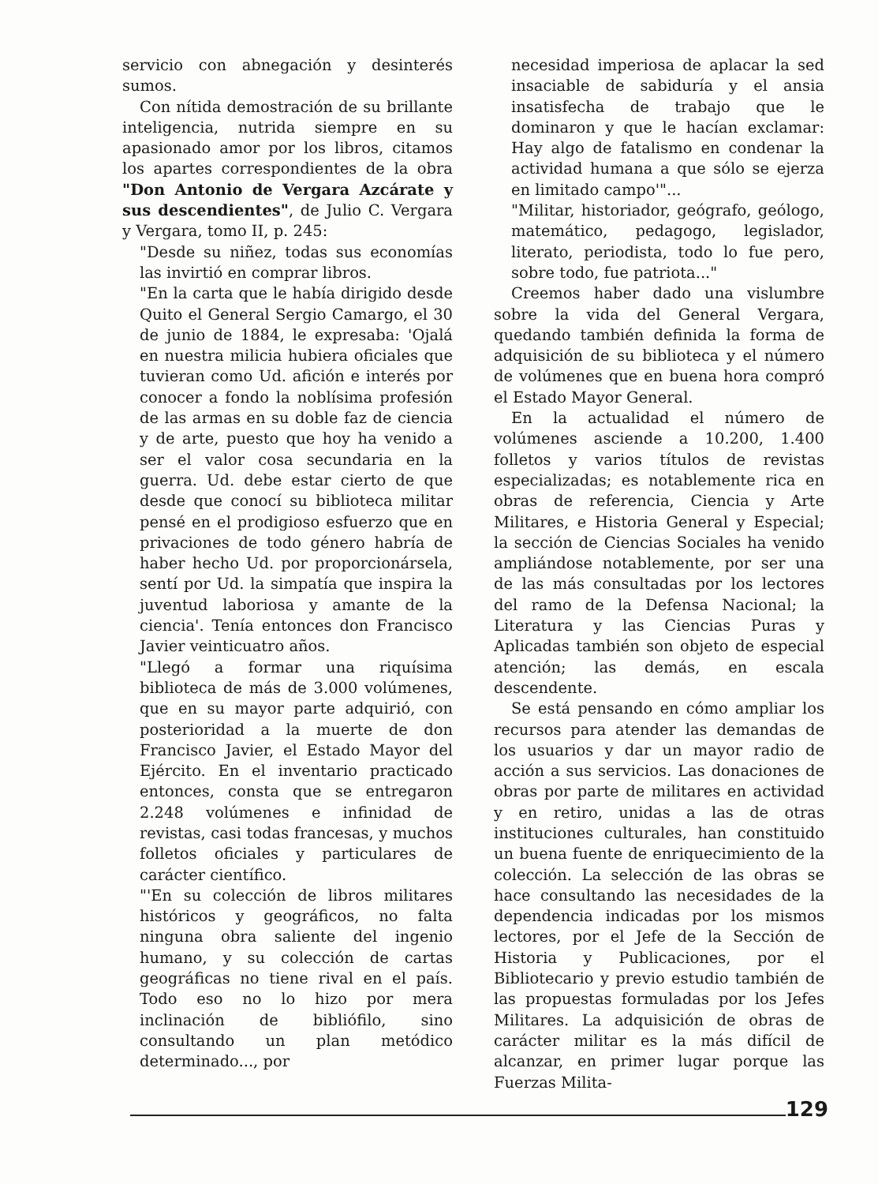servicio con abnegación y desinterés sumos.
Con nítida demostración de su brillante inteligencia, nutrida siempre en su apasionado amor por los libros, citamos los apartes correspondientes de la obra "Don Antonio de Vergara Azcárate y sus descendientes", de Julio C. Vergara y Vergara, tomo II, p. 245:
"Desde su niñez, todas sus economías las invirtió en comprar libros.
"En la carta que le había dirigido desde Quito el General Sergio Camargo, el 30 de junio de 1884, le expresaba: 'Ojalá en nuestra milicia hubiera oficiales que tuvieran como Ud. afición e interés por conocer a fondo la noblísima profesión de las armas en su doble faz de ciencia y de arte, puesto que hoy ha venido a ser el valor cosa secundaria en la guerra. Ud. debe estar cierto de que desde que conocí su biblioteca militar pensé en el prodigioso esfuerzo que en privaciones de todo género habría de haber hecho Ud. por proporcionársela, sentí por Ud. la simpatía que inspira la juventud laboriosa y amante de la ciencia'. Tenía entonces don Francisco Javier veinticuatro años.
"Llegó a formar una riquísima biblioteca de más de 3.000 volúmenes, que en su mayor parte adquirió, con posterioridad a la muerte de don Francisco Javier, el Estado Mayor del Ejército. En el inventario practicado entonces, consta que se entregaron 2.248 volúmenes e infinidad de revistas, casi todas francesas, y muchos folletos oficiales y particulares de carácter científico.
"'En su colección de libros militares históricos y geográficos, no falta ninguna obra saliente del ingenio humano, y su colección de cartas geográficas no tiene rival en el país. Todo eso no lo hizo por mera inclinación de bibliófilo, sino consultando un plan metódico determinado..., por
necesidad imperiosa de aplacar la sed insaciable de sabiduría y el ansia insatisfecha de trabajo que le dominaron y que le hacían exclamar: Hay algo de fatalismo en condenar la actividad humana a que sólo se ejerza en limitado campo'"...
"Militar, historiador, geógrafo, geólogo, matemático, pedagogo, legislador, literato, periodista, todo lo fue pero, sobre todo, fue patriota..."
Creemos haber dado una vislumbre sobre la vida del General Vergara, quedando también definida la forma de adquisición de su biblioteca y el número de volúmenes que en buena hora compró el Estado Mayor General.
En la actualidad el número de volúmenes asciende a 10.200, 1.400 folletos y varios títulos de revistas especializadas; es notablemente rica en obras de referencia, Ciencia y Arte Militares, e Historia General y Especial; la sección de Ciencias Sociales ha venido ampliándose notablemente, por ser una de las más consultadas por los lectores del ramo de la Defensa Nacional; la Literatura y las Ciencias Puras y Aplicadas también son objeto de especial atención; las demás, en escala descendente.
Se está pensando en cómo ampliar los recursos para atender las demandas de los usuarios y dar un mayor radio de acción a sus servicios. Las donaciones de obras por parte de militares en actividad y en retiro, unidas a las de otras instituciones culturales, han constituido un buena fuente de enriquecimiento de la colección. La selección de las obras se hace consultando las necesidades de la dependencia indicadas por los mismos lectores, por el Jefe de la Sección de Historia y Publicaciones, por el Bibliotecario y previo estudio también de las propuestas formuladas por los Jefes Militares. La adquisición de obras de carácter militar es la más difícil de alcanzar, en primer lugar porque las Fuerzas Milita-
129